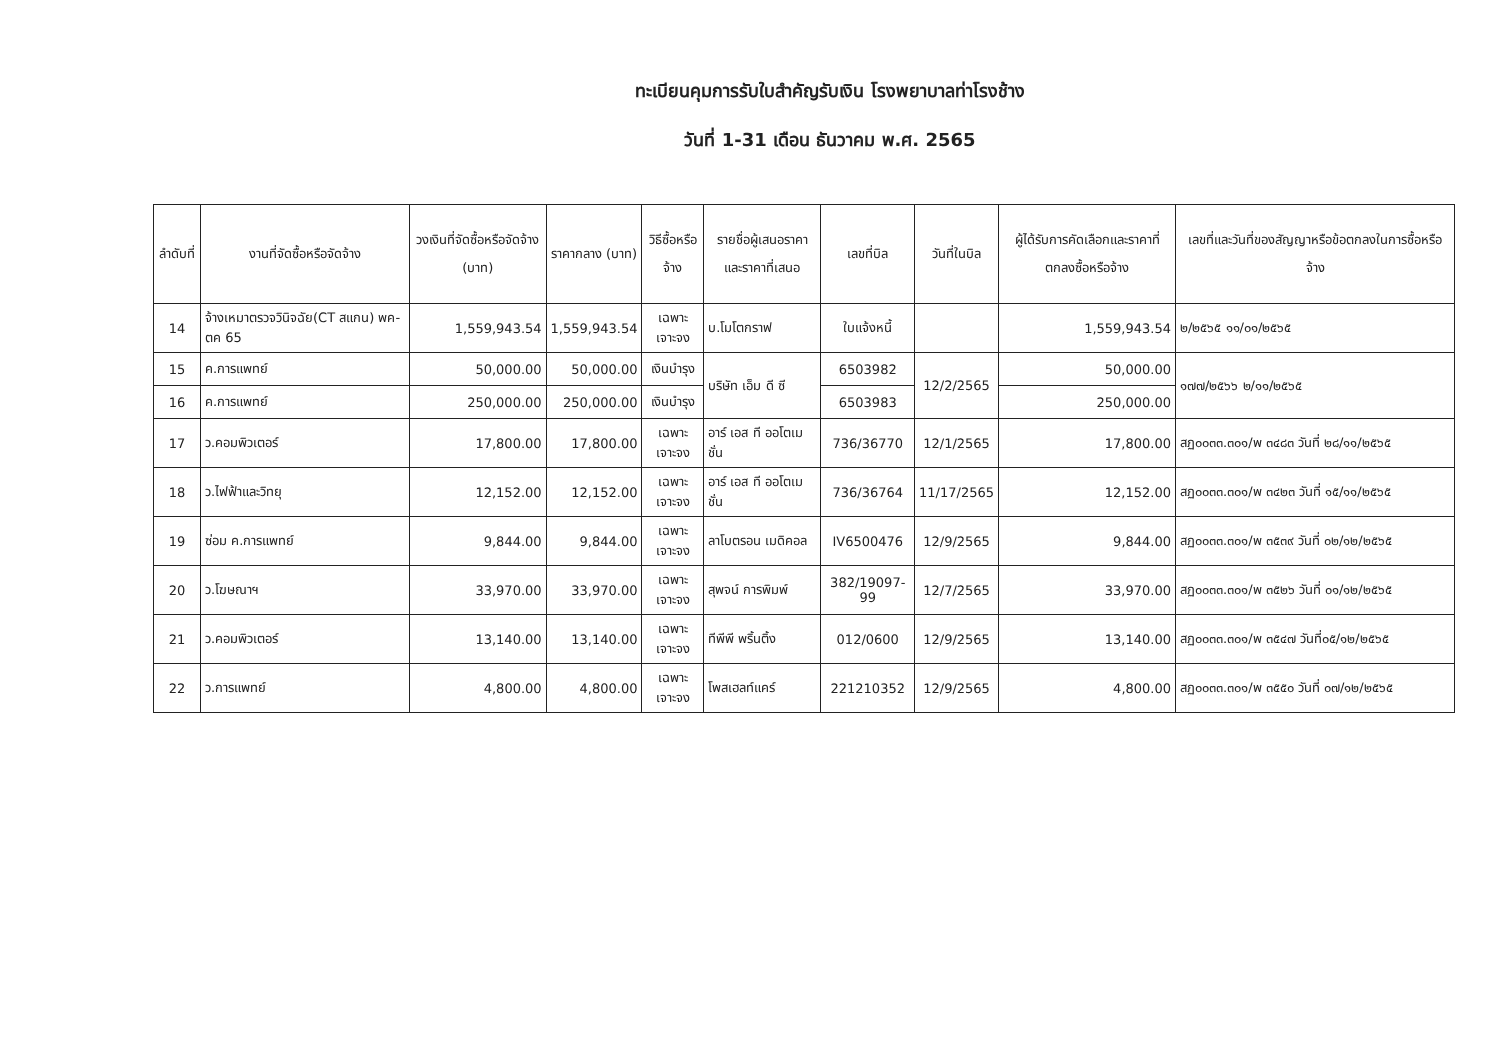ทะเบียนคุมการรับใบสำคัญรับเงิน โรงพยาบาลท่าโรงช้าง
วันที่ 1-31 เดือน ธันวาคม พ.ศ. 2565
| ลำดับที่ | งานที่จัดซื้อหรือจัดจ้าง | วงเงินที่จัดซื้อหรือจัดจ้าง (บาท) | ราคากลาง (บาท) | วิธีซื้อหรือจ้าง | รายชื่อผู้เสนอราคาและราคาที่เสนอ | เลขที่บิล | วันที่ในบิล | ผู้ได้รับการคัดเลือกและราคาที่ตกลงซื้อหรือจ้าง | เลขที่และวันที่ของสัญญาหรือข้อตกลงในการซื้อหรือจ้าง |
| --- | --- | --- | --- | --- | --- | --- | --- | --- | --- |
| 14 | จ้างเหมาตรวจวินิจฉัย(CT สแกน) พค-ตค 65 | 1,559,943.54 | 1,559,943.54 | เฉพาะเจาะจง | บ.โมโตกราฟ | ใบแจ้งหนี้ | | 1,559,943.54 | ๒/๒๕๖๕ ๑๑/๐๑/๒๕๖๕ |
| 15 | ค.การแพทย์ | 50,000.00 | 50,000.00 | เงินบำรุง | บริษัท เอ็ม ดี ซี | 6503982 | 12/2/2565 | 50,000.00 | ๑๗๗/๒๕๖๖ ๒/๑๑/๒๕๖๕ |
| 16 | ค.การแพทย์ | 250,000.00 | 250,000.00 | เงินบำรุง | | 6503983 | | 250,000.00 | |
| 17 | ว.คอมพิวเตอร์ | 17,800.00 | 17,800.00 | เฉพาะเจาะจง | อาร์ เอส ที ออโตเมชั่น | 736/36770 | 12/1/2565 | 17,800.00 | สฏ๐๐๓๓.๓๐๑/พ ๓๔๘๓ วันที่ ๒๘/๑๑/๒๕๖๕ |
| 18 | ว.ไฟฟ้าและวิทยุ | 12,152.00 | 12,152.00 | เฉพาะเจาะจง | อาร์ เอส ที ออโตเมชั่น | 736/36764 | 11/17/2565 | 12,152.00 | สฏ๐๐๓๓.๓๐๑/พ ๓๔๒๓ วันที่ ๑๕/๑๑/๒๕๖๕ |
| 19 | ซ่อม ค.การแพทย์ | 9,844.00 | 9,844.00 | เฉพาะเจาะจง | ลาโบตรอน เมดิคอล | IV6500476 | 12/9/2565 | 9,844.00 | สฏ๐๐๓๓.๓๐๑/พ ๓๕๓๙ วันที่ ๐๒/๑๒/๒๕๖๕ |
| 20 | ว.โฆษณาฯ | 33,970.00 | 33,970.00 | เฉพาะเจาะจง | สุพจน์ การพิมพ์ | 382/19097-99 | 12/7/2565 | 33,970.00 | สฏ๐๐๓๓.๓๐๑/พ ๓๕๒๖ วันที่ ๐๑/๑๒/๒๕๖๕ |
| 21 | ว.คอมพิวเตอร์ | 13,140.00 | 13,140.00 | เฉพาะเจาะจง | ทีพีพี พริ้นติ้ง | 012/0600 | 12/9/2565 | 13,140.00 | สฏ๐๐๓๓.๓๐๑/พ ๓๕๔๗ วันที่๐๕/๑๒/๒๕๖๕ |
| 22 | ว.การแพทย์ | 4,800.00 | 4,800.00 | เฉพาะเจาะจง | โพสเฮลท์แคร์ | 221210352 | 12/9/2565 | 4,800.00 | สฏ๐๐๓๓.๓๐๑/พ ๓๕๕๐ วันที่ ๐๗/๑๒/๒๕๖๕ |